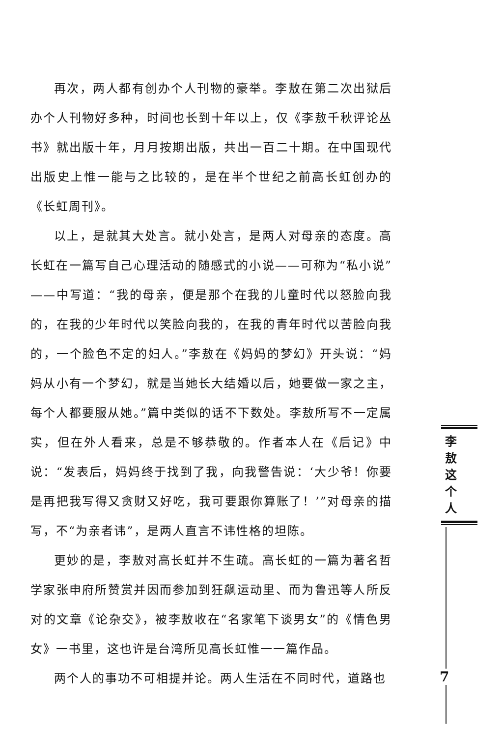再次，两人都有创办个人刊物的豪举。李敖在第二次出狱后办个人刊物好多种，时间也长到十年以上，仅《李敖千秋评论丛书》就出版十年，月月按期出版，共出一百二十期。在中国现代出版史上惟一能与之比较的，是在半个世纪之前高长虹创办的《长虹周刊》。
以上，是就其大处言。就小处言，是两人对母亲的态度。高长虹在一篇写自己心理活动的随感式的小说——可称为“私小说”——中写道：“我的母亲，便是那个在我的儿童时代以怒脸向我的，在我的少年时代以笑脸向我的，在我的青年时代以苦脸向我的，一个脸色不定的妇人。”李敖在《妈妈的梦幻》开头说：“妈妈从小有一个梦幻，就是当她长大结婚以后，她要做一家之主，每个人都要服从她。”篇中类似的话不下数处。李敖所写不一定属实，但在外人看来，总是不够恭敬的。作者本人在《后记》中说：“发表后，妈妈终于找到了我，向我警告说：‘大少爷！你要是再把我写得又贪财又好吃，我可要跟你算账了！’”对母亲的描写，不“为亲者讳”，是两人直言不讳性格的坦陈。
更妙的是，李敖对高长虹并不生疏。高长虹的一篇为著名哲学家张申府所赞赏并因而参加到狂飙运动里、而为鲁迅等人所反对的文章《论杂交》，被李敖收在“名家笔下谈男女”的《情色男女》一书里，这也许是台湾所见高长虹惟一一篇作品。
两个人的事功不可相提并论。两人生活在不同时代，道路也
李
敖
这
个
人
7